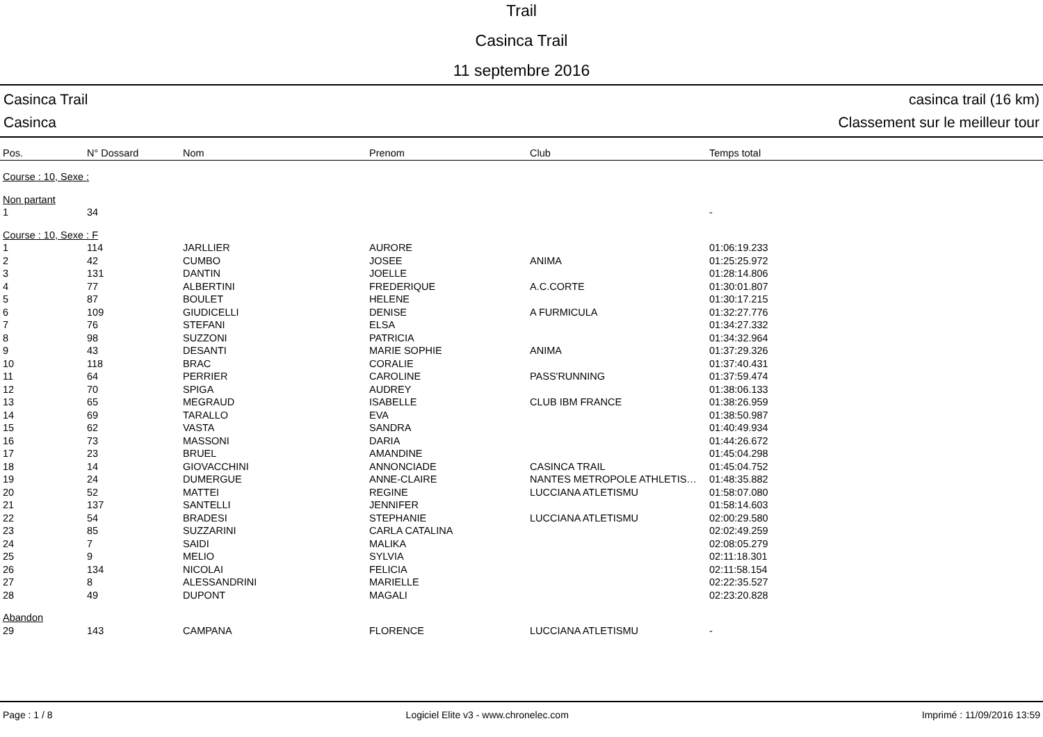Trail
Casinca Trail
11 septembre 2016
Casinca Trail casinca trail (16 km)
Casinca Classement sur le meilleur tour
| Pos. | N° Dossard | Nom | Prenom | Club | Temps total |
| --- | --- | --- | --- | --- | --- |
| Course : 10, Sexe : | | | | | |
| Non partant | | | | | |
| 1 | 34 | | | | - |
| Course : 10, Sexe : F | | | | | |
| 1 | 114 | JARLLIER | AURORE | | 01:06:19.233 |
| 2 | 42 | CUMBO | JOSEE | ANIMA | 01:25:25.972 |
| 3 | 131 | DANTIN | JOELLE | | 01:28:14.806 |
| 4 | 77 | ALBERTINI | FREDERIQUE | A.C.CORTE | 01:30:01.807 |
| 5 | 87 | BOULET | HELENE | | 01:30:17.215 |
| 6 | 109 | GIUDICELLI | DENISE | A FURMICULA | 01:32:27.776 |
| 7 | 76 | STEFANI | ELSA | | 01:34:27.332 |
| 8 | 98 | SUZZONI | PATRICIA | | 01:34:32.964 |
| 9 | 43 | DESANTI | MARIE SOPHIE | ANIMA | 01:37:29.326 |
| 10 | 118 | BRAC | CORALIE | | 01:37:40.431 |
| 11 | 64 | PERRIER | CAROLINE | PASS'RUNNING | 01:37:59.474 |
| 12 | 70 | SPIGA | AUDREY | | 01:38:06.133 |
| 13 | 65 | MEGRAUD | ISABELLE | CLUB IBM FRANCE | 01:38:26.959 |
| 14 | 69 | TARALLO | EVA | | 01:38:50.987 |
| 15 | 62 | VASTA | SANDRA | | 01:40:49.934 |
| 16 | 73 | MASSONI | DARIA | | 01:44:26.672 |
| 17 | 23 | BRUEL | AMANDINE | | 01:45:04.298 |
| 18 | 14 | GIOVACCHINI | ANNONCIADE | CASINCA TRAIL | 01:45:04.752 |
| 19 | 24 | DUMERGUE | ANNE-CLAIRE | NANTES METROPOLE ATHLETIS… | 01:48:35.882 |
| 20 | 52 | MATTEI | REGINE | LUCCIANA ATLETISMU | 01:58:07.080 |
| 21 | 137 | SANTELLI | JENNIFER | | 01:58:14.603 |
| 22 | 54 | BRADESI | STEPHANIE | LUCCIANA ATLETISMU | 02:00:29.580 |
| 23 | 85 | SUZZARINI | CARLA CATALINA | | 02:02:49.259 |
| 24 | 7 | SAIDI | MALIKA | | 02:08:05.279 |
| 25 | 9 | MELIO | SYLVIA | | 02:11:18.301 |
| 26 | 134 | NICOLAI | FELICIA | | 02:11:58.154 |
| 27 | 8 | ALESSANDRINI | MARIELLE | | 02:22:35.527 |
| 28 | 49 | DUPONT | MAGALI | | 02:23:20.828 |
| Abandon | | | | | |
| 29 | 143 | CAMPANA | FLORENCE | LUCCIANA ATLETISMU | - |
Page : 1 / 8 Logiciel Elite v3 - www.chronelec.com Imprimé : 11/09/2016 13:59